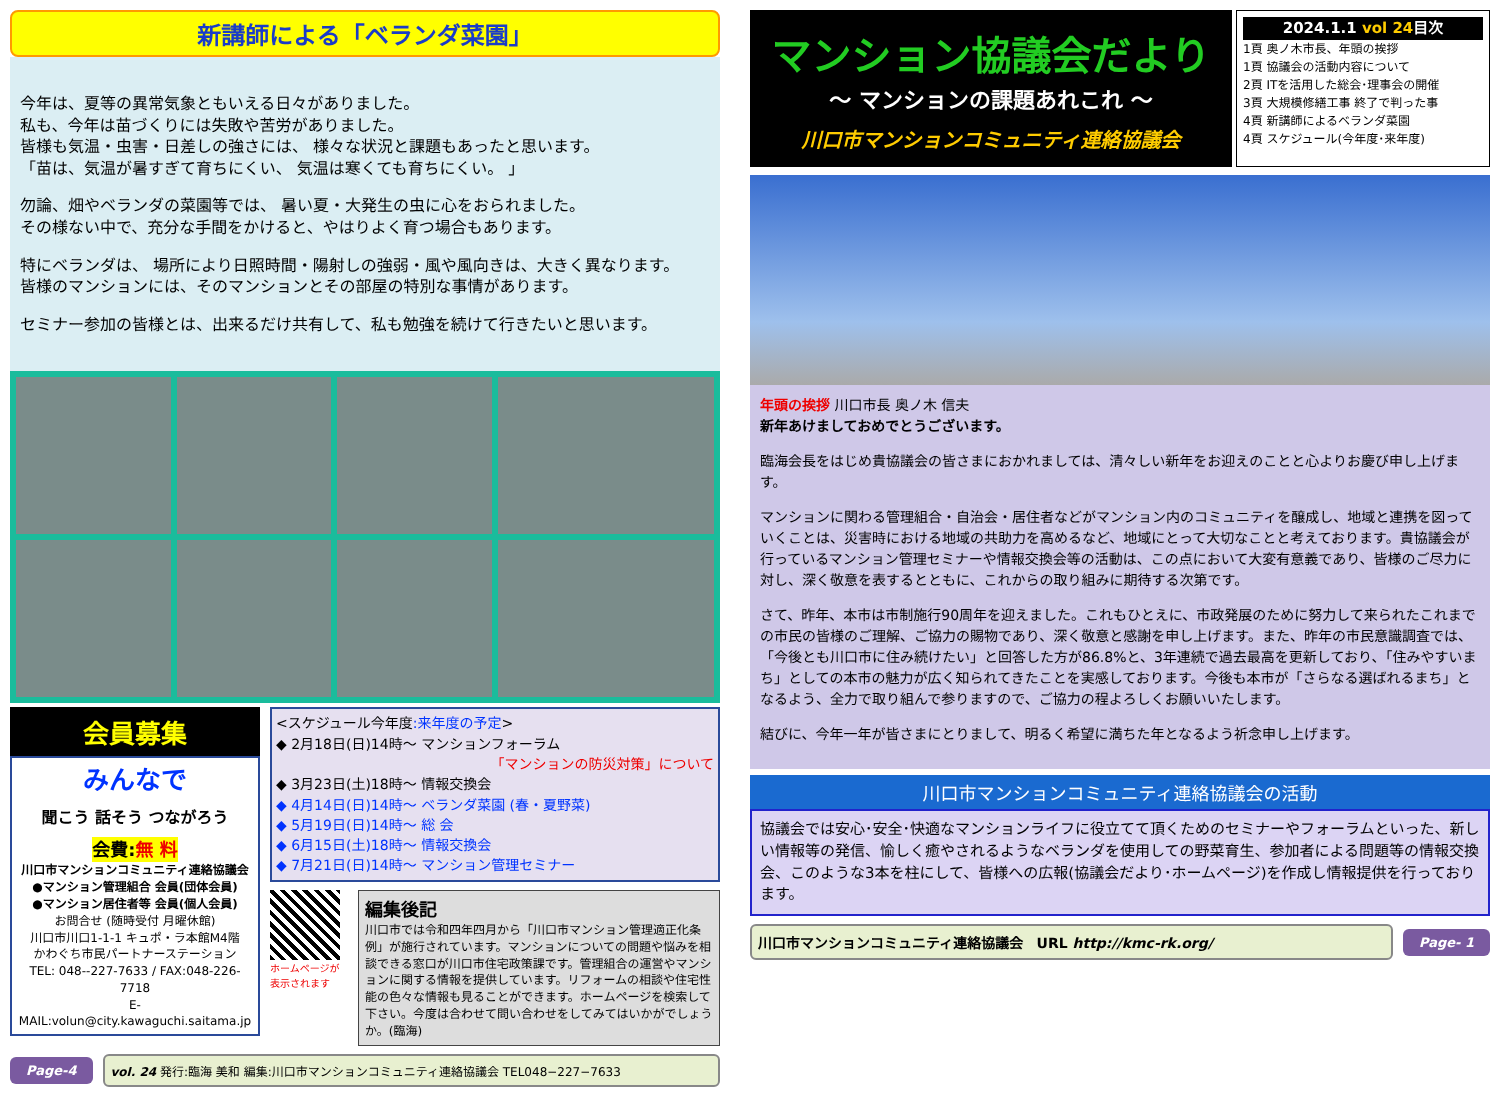新講師による「ベランダ菜園」
今年は、夏等の異常気象ともいえる日々がありました。
私も、今年は苗づくりには失敗や苦労がありました。
皆様も気温・虫害・日差しの強さには、 様々な状況と課題もあったと思います。
「苗は、気温が暑すぎて育ちにくい、 気温は寒くても育ちにくい。 」
勿論、畑やベランダの菜園等では、 暑い夏・大発生の虫に心をおられました。
その様ない中で、充分な手間をかけると、やはりよく育つ場合もあります。
特にベランダは、 場所により日照時間・陽射しの強弱・風や風向きは、大きく異なります。
皆様のマンションには、そのマンションとその部屋の特別な事情があります。
セミナー参加の皆様とは、出来るだけ共有して、私も勉強を続けて行きたいと思います。
会員募集
みんなで
聞こう 話そう つながろう
会費:無 料
川口市マンションコミュニティ連絡協議会
●マンション管理組合 会員(団体会員)
●マンション居住者等 会員(個人会員)
お問合せ (随時受付 月曜休館)
川口市川口1-1-1 キュポ・ラ本館M4階
かわぐち市民パートナーステーション
TEL: 048--227-7633 / FAX:048-226-7718
E-MAIL:volun@city.kawaguchi.saitama.jp
<スケジュール今年度:来年度の予定>
◆ 2月18日(日)14時～ マンションフォーラム
「マンションの防災対策」について
◆ 3月23日(土)18時～ 情報交換会
◆ 4月14日(日)14時～ ベランダ菜園 (春・夏野菜)
◆ 5月19日(日)14時～ 総 会
◆ 6月15日(土)18時～ 情報交換会
◆ 7月21日(日)14時～ マンション管理セミナー
ホームページが 表示されます
編集後記
川口市では令和四年四月から「川口市マンション管理適正化条例」が施行されています。マンションについての問題や悩みを相談できる窓口が川口市住宅政策課です。管理組合の運営やマンションに関する情報を提供しています。リフォームの相談や住宅性能の色々な情報も見ることができます。ホームページを検索して下さい。今度は合わせて問い合わせをしてみてはいかがでしょうか。(臨海)
Page-4
vol. 24 発行:臨海 美和 編集:川口市マンションコミュニティ連絡協議会 TEL048−227−7633
マンション協議会だより
～ マンションの課題あれこれ ～
川口市マンションコミュニティ連絡協議会
2024.1.1 vol 24目次
1頁 奥ノ木市長、年頭の挨拶
1頁 協議会の活動内容について
2頁 ITを活用した総会･理事会の開催
3頁 大規模修繕工事 終了で判った事
4頁 新講師によるベランダ菜園
4頁 スケジュール(今年度･来年度)
年頭の挨拶 川口市長 奥ノ木 信夫
新年あけましておめでとうございます。
臨海会長をはじめ貴協議会の皆さまにおかれましては、清々しい新年をお迎えのことと心よりお慶び申し上げます。
マンションに関わる管理組合・自治会・居住者などがマンション内のコミュニティを醸成し、地域と連携を図っていくことは、災害時における地域の共助力を高めるなど、地域にとって大切なことと考えております。貴協議会が行っているマンション管理セミナーや情報交換会等の活動は、この点において大変有意義であり、皆様のご尽力に対し、深く敬意を表するとともに、これからの取り組みに期待する次第です。
さて、昨年、本市は市制施行90周年を迎えました。これもひとえに、市政発展のために努力して来られたこれまでの市民の皆様のご理解、ご協力の賜物であり、深く敬意と感謝を申し上げます。また、昨年の市民意識調査では、「今後とも川口市に住み続けたい」と回答した方が86.8%と、3年連続で過去最高を更新しており、「住みやすいまち」としての本市の魅力が広く知られてきたことを実感しております。今後も本市が「さらなる選ばれるまち」となるよう、全力で取り組んで参りますので、ご協力の程よろしくお願いいたします。
結びに、今年一年が皆さまにとりまして、明るく希望に満ちた年となるよう祈念申し上げます。
川口市マンションコミュニティ連絡協議会の活動
協議会では安心･安全･快適なマンションライフに役立てて頂くためのセミナーやフォーラムといった、新しい情報等の発信、愉しく癒やされるようなベランダを使用しての野菜育生、参加者による問題等の情報交換会、このような3本を柱にして、皆様への広報(協議会だより･ホームページ)を作成し情報提供を行っております。
川口市マンションコミュニティ連絡協議会 URL http://kmc-rk.org/
Page- 1